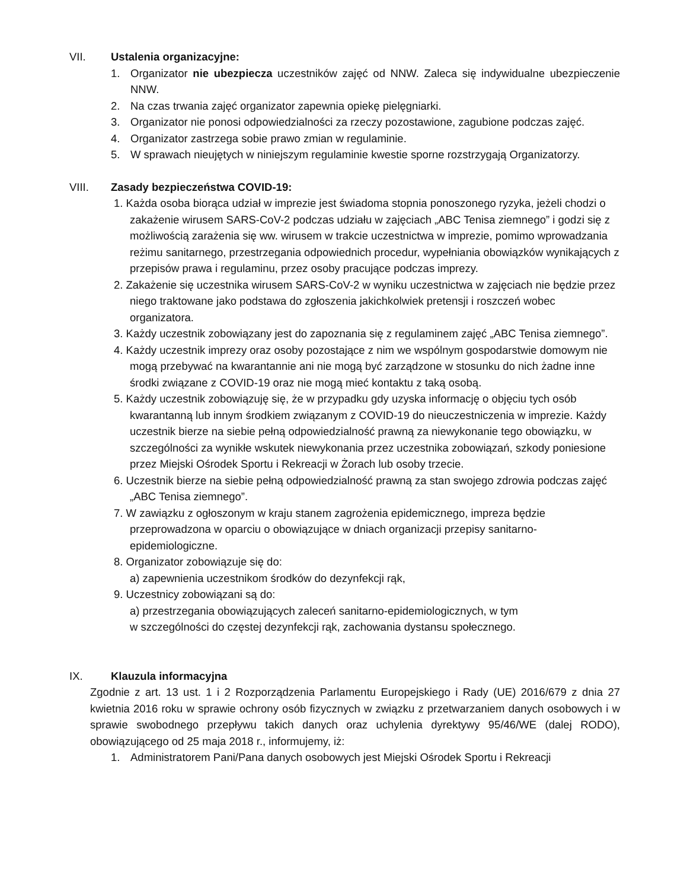VII. Ustalenia organizacyjne:
1. Organizator nie ubezpiecza uczestników zajęć od NNW. Zaleca się indywidualne ubezpieczenie NNW.
2. Na czas trwania zajęć organizator zapewnia opiekę pielęgniarki.
3. Organizator nie ponosi odpowiedzialności za rzeczy pozostawione, zagubione podczas zajęć.
4. Organizator zastrzega sobie prawo zmian w regulaminie.
5. W sprawach nieujętych w niniejszym regulaminie kwestie sporne rozstrzygają Organizatorzy.
VIII. Zasady bezpieczeństwa COVID-19:
1. Każda osoba biorąca udział w imprezie jest świadoma stopnia ponoszonego ryzyka, jeżeli chodzi o zakażenie wirusem SARS-CoV-2 podczas udziału w zajęciach „ABC Tenisa ziemnego” i godzi się z możliwością zarażenia się ww. wirusem w trakcie uczestnictwa w imprezie, pomimo wprowadzania reżimu sanitarnego, przestrzegania odpowiednich procedur, wypełniania obowiązków wynikających z przepisów prawa i regulaminu, przez osoby pracujące podczas imprezy.
2. Zakażenie się uczestnika wirusem SARS-CoV-2 w wyniku uczestnictwa w zajęciach nie będzie przez niego traktowane jako podstawa do zgłoszenia jakichkolwiek pretensji i roszczeń wobec organizatora.
3. Każdy uczestnik zobowiązany jest do zapoznania się z regulaminem zajęć „ABC Tenisa ziemnego”.
4. Każdy uczestnik imprezy oraz osoby pozostające z nim we wspólnym gospodarstwie domowym nie mogą przebywać na kwarantannie ani nie mogą być zarządzone w stosunku do nich żadne inne środki związane z COVID-19 oraz nie mogą mieć kontaktu z taką osobą.
5. Każdy uczestnik zobowiązuję się, że w przypadku gdy uzyska informację o objęciu tych osób kwarantanną lub innym środkiem związanym z COVID-19 do nieuczestniczenia w imprezie. Każdy uczestnik bierze na siebie pełną odpowiedzialność prawną za niewykonanie tego obowiązku, w szczególności za wynikłe wskutek niewykonania przez uczestnika zobowiązań, szkody poniesione przez Miejski Ośrodek Sportu i Rekreacji w Żorach lub osoby trzecie.
6. Uczestnik bierze na siebie pełną odpowiedzialność prawną za stan swojego zdrowia podczas zajęć „ABC Tenisa ziemnego”.
7. W zawiązku z ogłoszonym w kraju stanem zagrożenia epidemicznego, impreza będzie przeprowadzona w oparciu o obowiązujące w dniach organizacji przepisy sanitarno-epidemiologiczne.
8. Organizator zobowiązuje się do:
a) zapewnienia uczestnikom środków do dezynfekcji rąk,
9. Uczestnicy zobowiązani są do:
a) przestrzegania obowiązujących zaleceń sanitarno-epidemiologicznych, w tym
w szczególności do częstej dezynfekcji rąk, zachowania dystansu społecznego.
IX. Klauzula informacyjna
Zgodnie z art. 13 ust. 1 i 2 Rozporządzenia Parlamentu Europejskiego i Rady (UE) 2016/679 z dnia 27 kwietnia 2016 roku w sprawie ochrony osób fizycznych w związku z przetwarzaniem danych osobowych i w sprawie swobodnego przepływu takich danych oraz uchylenia dyrektywy 95/46/WE (dalej RODO), obowiązującego od 25 maja 2018 r., informujemy, iż:
1. Administratorem Pani/Pana danych osobowych jest Miejski Ośrodek Sportu i Rekreacji